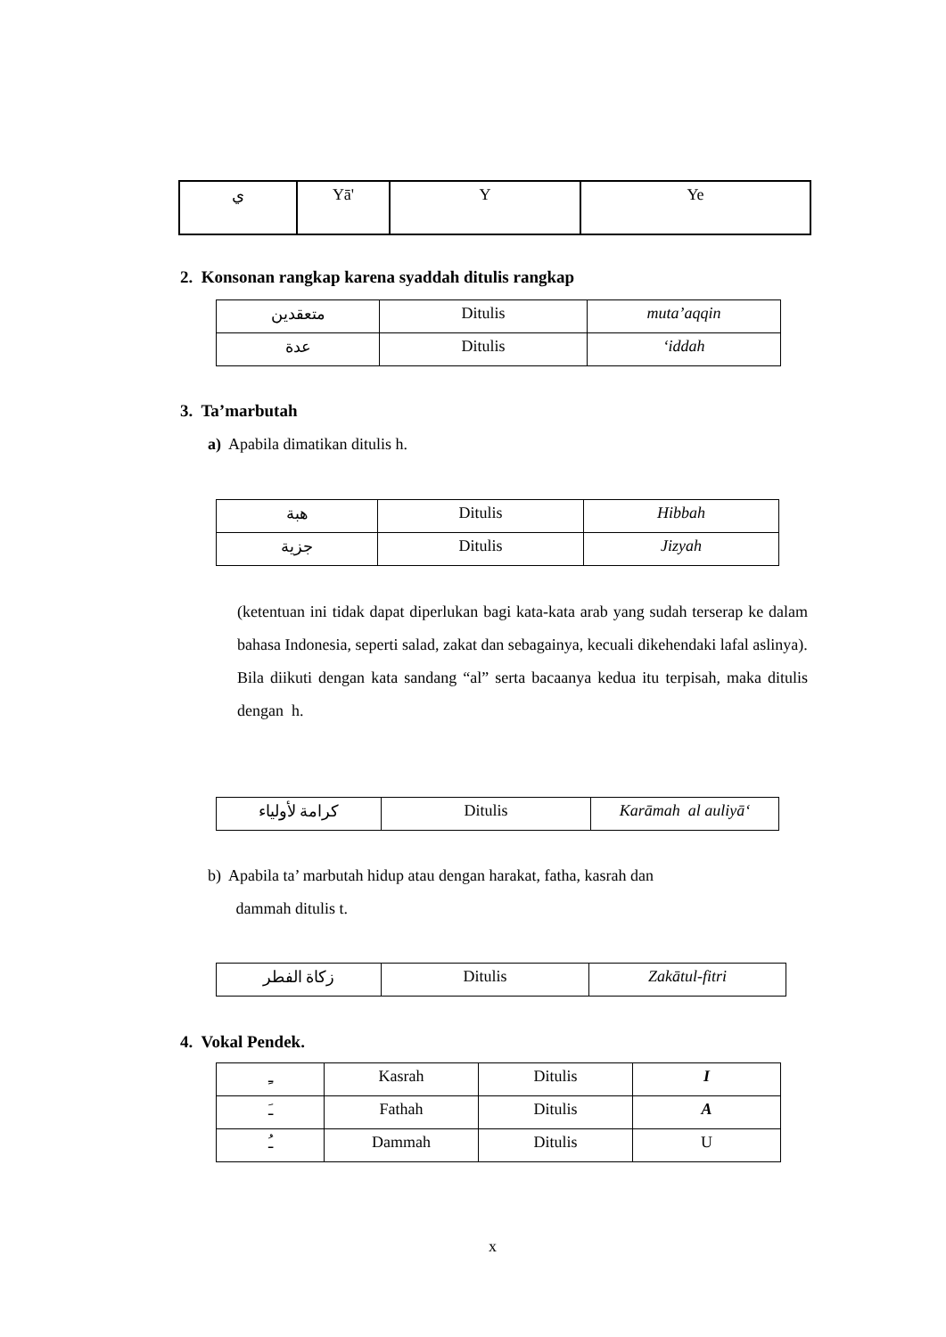| ي | Yā' | Y | Ye |
2. Konsonan rangkap karena syaddah ditulis rangkap
| متعقدين | Ditulis | muta’aqqin |
| عدة | Ditulis | ‘iddah |
3. Ta’marbutah
a) Apabila dimatikan ditulis h.
| هبة | Ditulis | Hibbah |
| جزية | Ditulis | Jizyah |
(ketentuan ini tidak dapat diperlukan bagi kata-kata arab yang sudah terserap ke dalam bahasa Indonesia, seperti salad, zakat dan sebagainya, kecuali dikehendaki lafal aslinya).
Bila diikuti dengan kata sandang “al” serta bacaanya kedua itu terpisah, maka ditulis dengan h.
| كرامة لأولياء | Ditulis | Karāmah al auliyā‘ |
b) Apabila ta’ marbutah hidup atau dengan harakat, fatha, kasrah dan
dammah ditulis t.
| زكاة الفطر | Ditulis | Zakātul-fitri |
4. Vokal Pendek.
| ـِ | Kasrah | Ditulis | I |
| ـَ | Fathah | Ditulis | A |
| ـُ | Dammah | Ditulis | U |
x